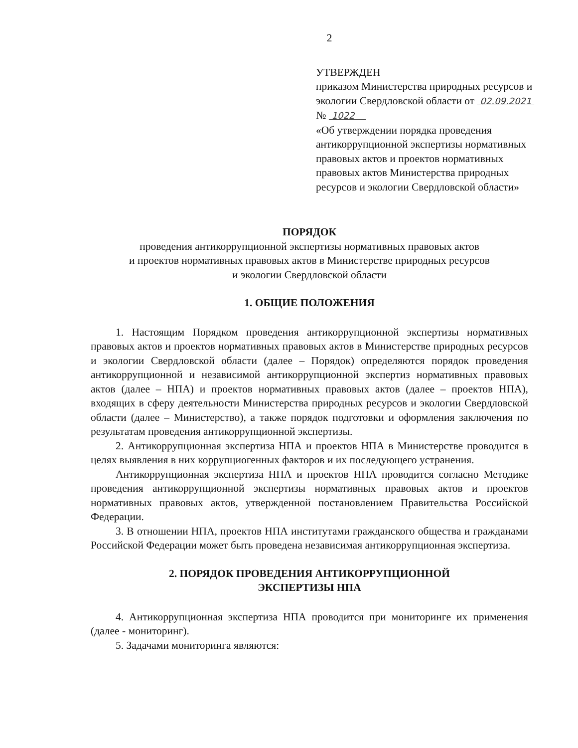2
УТВЕРЖДЕН
приказом Министерства природных ресурсов и экологии Свердловской области от 02.09.2021 № 1022
«Об утверждении порядка проведения антикоррупционной экспертизы нормативных правовых актов и проектов нормативных правовых актов Министерства природных ресурсов и экологии Свердловской области»
ПОРЯДОК
проведения антикоррупционной экспертизы нормативных правовых актов
и проектов нормативных правовых актов в Министерстве природных ресурсов
и экологии Свердловской области
1. ОБЩИЕ ПОЛОЖЕНИЯ
1. Настоящим Порядком проведения антикоррупционной экспертизы нормативных правовых актов и проектов нормативных правовых актов в Министерстве природных ресурсов и экологии Свердловской области (далее – Порядок) определяются порядок проведения антикоррупционной и независимой антикоррупционной экспертиз нормативных правовых актов (далее – НПА) и проектов нормативных правовых актов (далее – проектов НПА), входящих в сферу деятельности Министерства природных ресурсов и экологии Свердловской области (далее – Министерство), а также порядок подготовки и оформления заключения по результатам проведения антикоррупционной экспертизы.
2. Антикоррупционная экспертиза НПА и проектов НПА в Министерстве проводится в целях выявления в них коррупциогенных факторов и их последующего устранения.
Антикоррупционная экспертиза НПА и проектов НПА проводится согласно Методике проведения антикоррупционной экспертизы нормативных правовых актов и проектов нормативных правовых актов, утвержденной постановлением Правительства Российской Федерации.
3. В отношении НПА, проектов НПА институтами гражданского общества и гражданами Российской Федерации может быть проведена независимая антикоррупционная экспертиза.
2. ПОРЯДОК ПРОВЕДЕНИЯ АНТИКОРРУПЦИОННОЙ
ЭКСПЕРТИЗЫ НПА
4. Антикоррупционная экспертиза НПА проводится при мониторинге их применения (далее - мониторинг).
5. Задачами мониторинга являются: